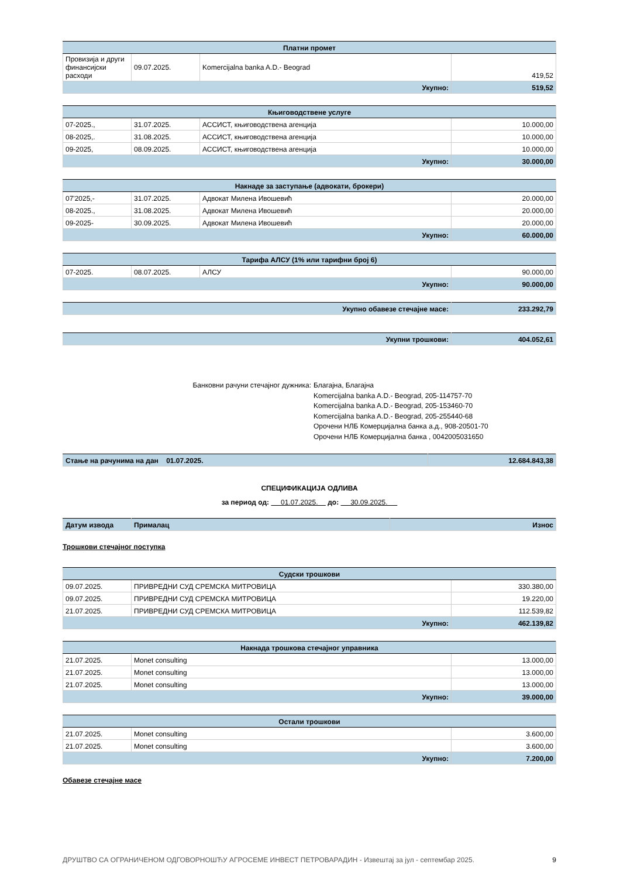| Платни промет | | | |
| --- | --- | --- | --- |
| Провизија и други финансијски расходи | 09.07.2025. | Komercijalna banka A.D.- Beograd | 419,52 |
| Укупно: | | | 519,52 |
| Књиговодствене услуге | | | |
| --- | --- | --- | --- |
| 07-2025., | 31.07.2025. | АССИСТ, књиговодствена агенција | 10.000,00 |
| 08-2025,. | 31.08.2025. | АССИСТ, књиговодствена агенција | 10.000,00 |
| 09-2025, | 08.09.2025. | АССИСТ, књиговодствена агенција | 10.000,00 |
| Укупно: | | | 30.000,00 |
| Накнаде за заступање (адвокати, брокери) | | | |
| --- | --- | --- | --- |
| 07'2025,- | 31.07.2025. | Адвокат Милена Ивошевић | 20.000,00 |
| 08-2025., | 31.08.2025. | Адвокат Милена Ивошевић | 20.000,00 |
| 09-2025- | 30.09.2025. | Адвокат Милена Ивошевић | 20.000,00 |
| Укупно: | | | 60.000,00 |
| Тарифа АЛСУ (1% или тарифни број 6) | | | |
| --- | --- | --- | --- |
| 07-2025. | 08.07.2025. | АЛСУ | 90.000,00 |
| Укупно: | | | 90.000,00 |
| Укупно обавезе стечајне масе: | 233.292,79 |
| Укупни трошкови: | 404.052,61 |
Банковни рачуни стечајног дужника: Благајна, Благајна
Komercijalna banka A.D.- Beograd, 205-114757-70
Komercijalna banka A.D.- Beograd, 205-153460-70
Komercijalna banka A.D.- Beograd, 205-255440-68
Орочени НЛБ Комерцијална банка а.д., 908-20501-70
Орочени НЛБ Комерцијална банка , 0042005031650
| Стање на рачунима на дан 01.07.2025. | 12.684.843,38 |
СПЕЦИФИКАЦИЈА ОДЛИВА
за период од: 01.07.2025. до: 30.09.2025.
| Датум извода | Прималац | Износ |
Трошкови стечајног поступка
| Судски трошкови | | |
| --- | --- | --- |
| 09.07.2025. | ПРИВРЕДНИ СУД СРЕМСКА МИТРОВИЦА | 330.380,00 |
| 09.07.2025. | ПРИВРЕДНИ СУД СРЕМСКА МИТРОВИЦА | 19.220,00 |
| 21.07.2025. | ПРИВРЕДНИ СУД СРЕМСКА МИТРОВИЦА | 112.539,82 |
| Укупно: | | 462.139,82 |
| Накнада трошкова стечајног управника | | |
| --- | --- | --- |
| 21.07.2025. | Monet consulting | 13.000,00 |
| 21.07.2025. | Monet consulting | 13.000,00 |
| 21.07.2025. | Monet consulting | 13.000,00 |
| Укупно: | | 39.000,00 |
| Остали трошкови | | |
| --- | --- | --- |
| 21.07.2025. | Monet consulting | 3.600,00 |
| 21.07.2025. | Monet consulting | 3.600,00 |
| Укупно: | | 7.200,00 |
Обавезе стечајне масе
ДРУШТВО СА ОГРАНИЧЕНОМ ОДГОВОРНОШЋУ АГРОСЕМЕ ИНВЕСТ ПЕТРОВАРАДИН - Извештај за јул - септембар 2025. 9